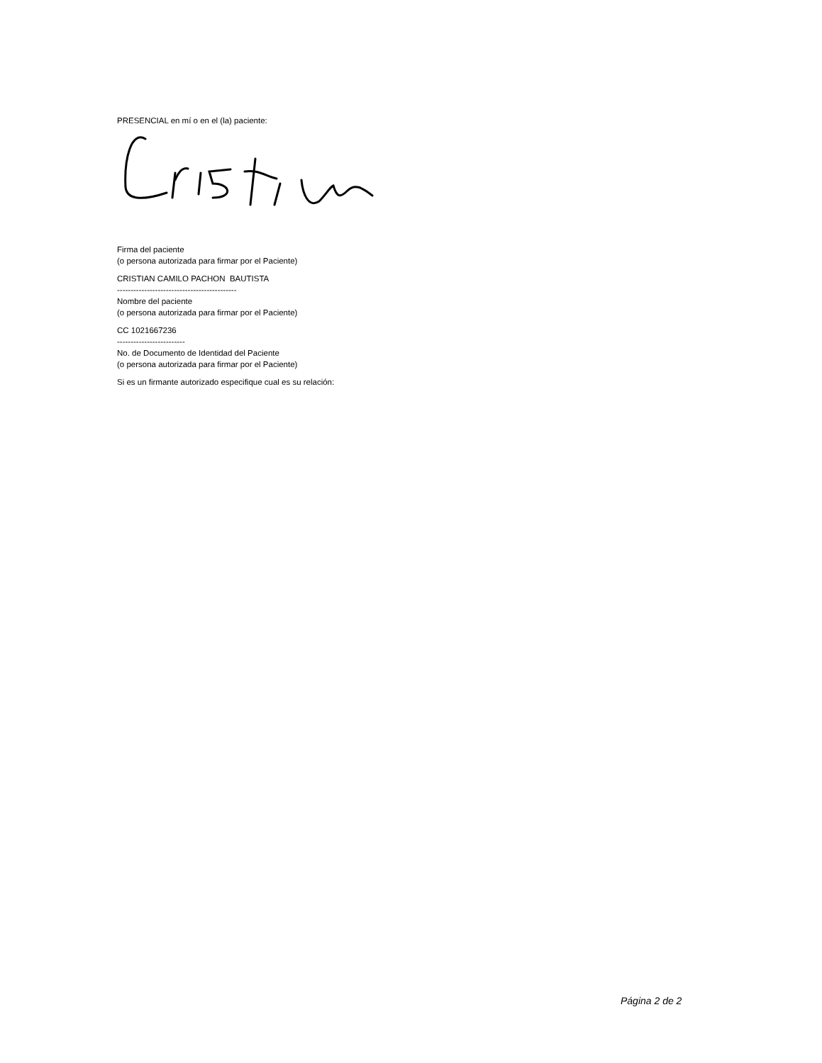PRESENCIAL en mí o en el (la) paciente:
Firma del paciente
(o persona autorizada para firmar por el Paciente)
CRISTIAN CAMILO PACHON BAUTISTA
--------------------------------------------
Nombre del paciente
(o persona autorizada para firmar por el Paciente)
CC 1021667236
-------------------------
No. de Documento de Identidad del Paciente
(o persona autorizada para firmar por el Paciente)
Si es un firmante autorizado especifique cual es su relación:
Página 2 de 2